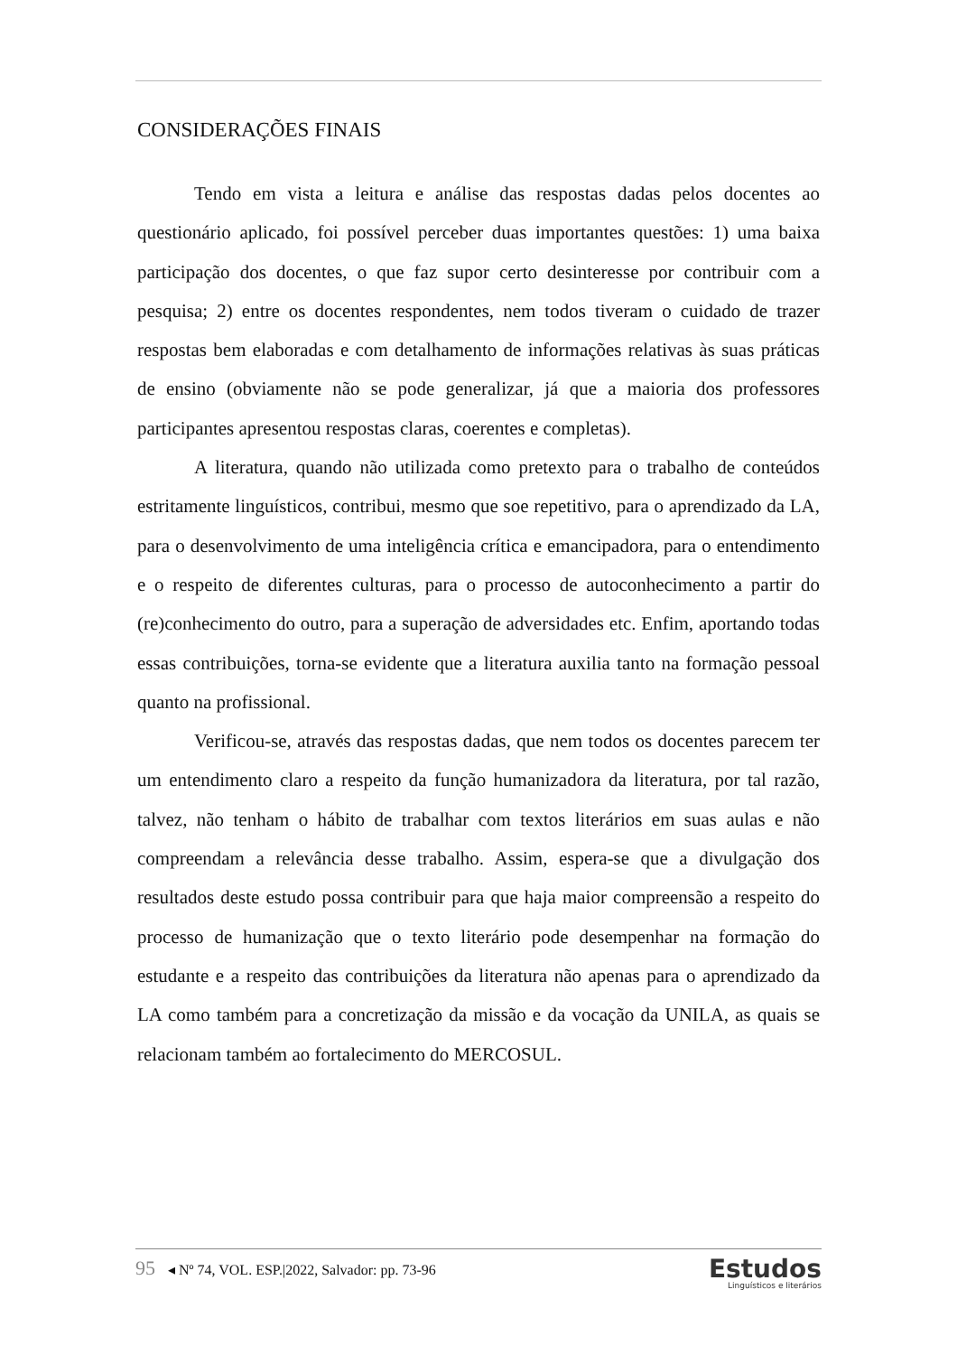CONSIDERAÇÕES FINAIS
Tendo em vista a leitura e análise das respostas dadas pelos docentes ao questionário aplicado, foi possível perceber duas importantes questões: 1) uma baixa participação dos docentes, o que faz supor certo desinteresse por contribuir com a pesquisa; 2) entre os docentes respondentes, nem todos tiveram o cuidado de trazer respostas bem elaboradas e com detalhamento de informações relativas às suas práticas de ensino (obviamente não se pode generalizar, já que a maioria dos professores participantes apresentou respostas claras, coerentes e completas).
A literatura, quando não utilizada como pretexto para o trabalho de conteúdos estritamente linguísticos, contribui, mesmo que soe repetitivo, para o aprendizado da LA, para o desenvolvimento de uma inteligência crítica e emancipadora, para o entendimento e o respeito de diferentes culturas, para o processo de autoconhecimento a partir do (re)conhecimento do outro, para a superação de adversidades etc. Enfim, aportando todas essas contribuições, torna-se evidente que a literatura auxilia tanto na formação pessoal quanto na profissional.
Verificou-se, através das respostas dadas, que nem todos os docentes parecem ter um entendimento claro a respeito da função humanizadora da literatura, por tal razão, talvez, não tenham o hábito de trabalhar com textos literários em suas aulas e não compreendam a relevância desse trabalho. Assim, espera-se que a divulgação dos resultados deste estudo possa contribuir para que haja maior compreensão a respeito do processo de humanização que o texto literário pode desempenhar na formação do estudante e a respeito das contribuições da literatura não apenas para o aprendizado da LA como também para a concretização da missão e da vocação da UNILA, as quais se relacionam também ao fortalecimento do MERCOSUL.
95 ◂ Nº 74, VOL. ESP.|2022, Salvador: pp. 73-96
Estudos
Linguísticos e literários